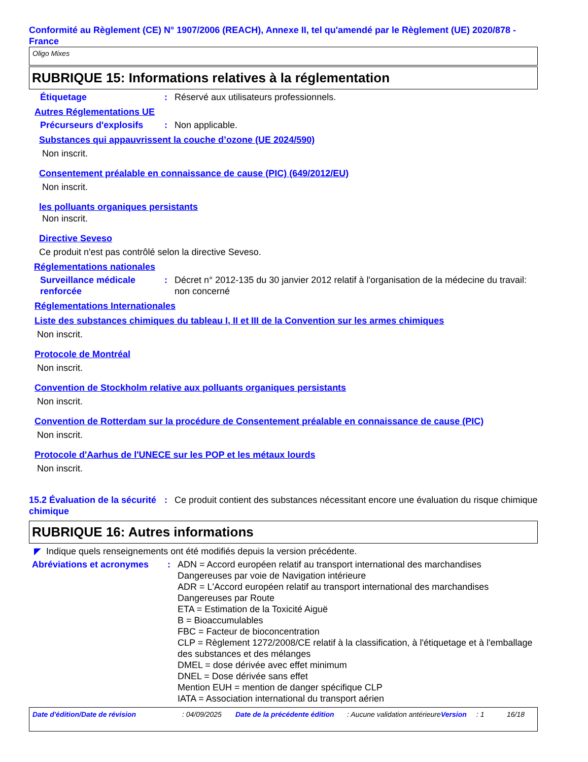Conformité au Règlement (CE) N° 1907/2006 (REACH), Annexe II, tel qu'amendé par le Règlement (UE) 2020/878 - France
Oligo Mixes
RUBRIQUE 15: Informations relatives à la réglementation
Étiquetage : Réservé aux utilisateurs professionnels.
Autres Réglementations UE
Précurseurs d'explosifs
: Non applicable.
Substances qui appauvrissent la couche d’ozone (UE 2024/590)
Non inscrit.
Consentement préalable en connaissance de cause (PIC) (649/2012/EU)
Non inscrit.
les polluants organiques persistants
Non inscrit.
Directive Seveso
Ce produit n'est pas contrôlé selon la directive Seveso.
Réglementations nationales
Surveillance médicale renforcée
: Décret n° 2012-135 du 30 janvier 2012 relatif à l'organisation de la médecine du travail: non concerné
Réglementations Internationales
Liste des substances chimiques du tableau I, II et III de la Convention sur les armes chimiques
Non inscrit.
Protocole de Montréal
Non inscrit.
Convention de Stockholm relative aux polluants organiques persistants
Non inscrit.
Convention de Rotterdam sur la procédure de Consentement préalable en connaissance de cause (PIC)
Non inscrit.
Protocole d'Aarhus de l'UNECE sur les POP et les métaux lourds
Non inscrit.
15.2 Évaluation de la sécurité chimique
: Ce produit contient des substances nécessitant encore une évaluation du risque chimique
RUBRIQUE 16: Autres informations
◤ Indique quels renseignements ont été modifiés depuis la version précédente.
Abréviations et acronymes
: ADN = Accord européen relatif au transport international des marchandises Dangereuses par voie de Navigation intérieure
ADR = L'Accord européen relatif au transport international des marchandises Dangereuses par Route
ETA = Estimation de la Toxicité Aiguë
B = Bioaccumulables
FBC = Facteur de bioconcentration
CLP = Règlement 1272/2008/CE relatif à la classification, à l'étiquetage et à l'emballage des substances et des mélanges
DMEL = dose dérivée avec effet minimum
DNEL = Dose dérivée sans effet
Mention EUH = mention de danger spécifique CLP
IATA = Association international du transport aérien
Date d'édition/Date de révision: 04/09/2025 Date de la précédente édition: Aucune validation antérieure Version: 1 16/18